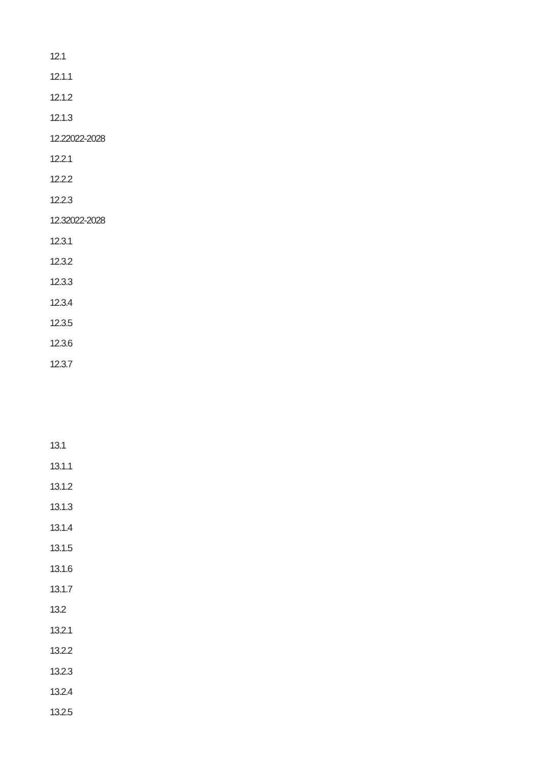12.1
12.1.1
12.1.2
12.1.3
12.22022-2028
12.2.1
12.2.2
12.2.3
12.32022-2028
12.3.1
12.3.2
12.3.3
12.3.4
12.3.5
12.3.6
12.3.7
13.1
13.1.1
13.1.2
13.1.3
13.1.4
13.1.5
13.1.6
13.1.7
13.2
13.2.1
13.2.2
13.2.3
13.2.4
13.2.5